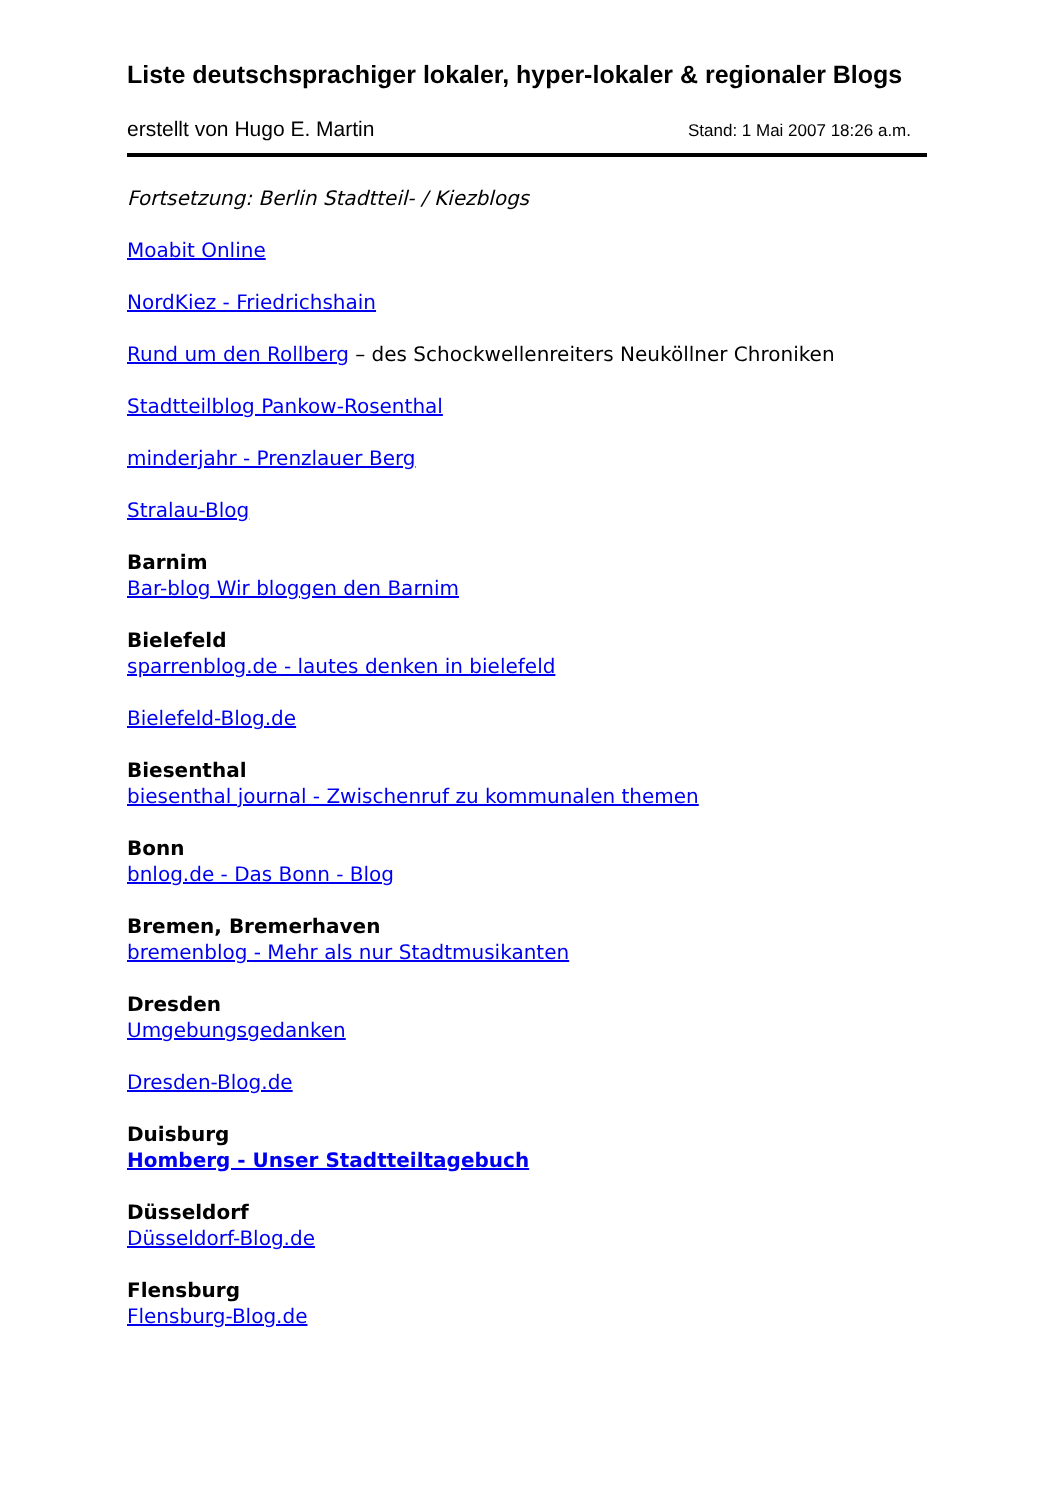Liste deutschsprachiger lokaler, hyper-lokaler & regionaler Blogs
erstellt von Hugo E. Martin Stand: 1 Mai 2007 18:26 a.m.
Fortsetzung: Berlin Stadtteil- / Kiezblogs
Moabit Online
NordKiez - Friedrichshain
Rund um den Rollberg – des Schockwellenreiters Neuköllner Chroniken
Stadtteilblog Pankow-Rosenthal
minderjahr - Prenzlauer Berg
Stralau-Blog
Barnim
Bar-blog Wir bloggen den Barnim
Bielefeld
sparrenblog.de - lautes denken in bielefeld
Bielefeld-Blog.de
Biesenthal
biesenthal journal - Zwischenruf zu kommunalen themen
Bonn
bnlog.de - Das Bonn - Blog
Bremen, Bremerhaven
bremenblog - Mehr als nur Stadtmusikanten
Dresden
Umgebungsgedanken
Dresden-Blog.de
Duisburg
Homberg - Unser Stadtteiltagebuch
Düsseldorf
Düsseldorf-Blog.de
Flensburg
Flensburg-Blog.de